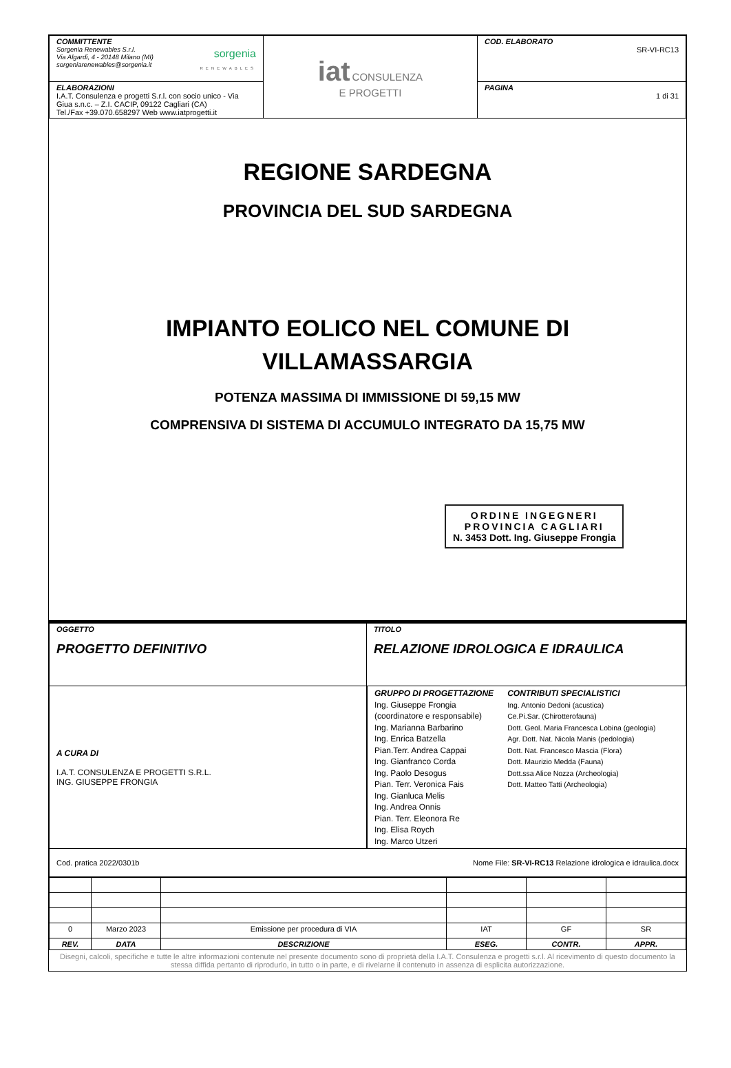| COMMITTENTE Sorgenia Renewables S.r.l. Via Algardi, 4 - 20148 Milano (MI) sorgeniarenewables@sorgenia.it sorgenia RENEWABLES | iat CONSULENZA E PROGETTI | COD. ELABORATO SR-VI-RC13 |
| ELABORAZIONI I.A.T. Consulenza e progetti S.r.l. con socio unico - Via Giua s.n.c. – Z.I. CACIP, 09122 Cagliari (CA) Tel./Fax +39.070.658297 Web www.iatprogetti.it | | PAGINA 1 di 31 |
REGIONE SARDEGNA
PROVINCIA DEL SUD SARDEGNA
IMPIANTO EOLICO NEL COMUNE DI
VILLAMASSARGIA
POTENZA MASSIMA DI IMMISSIONE DI 59,15 MW
COMPRENSIVA DI SISTEMA DI ACCUMULO INTEGRATO DA 15,75 MW
ORDINE INGEGNERI
PROVINCIA CAGLIARI
N. 3453 Dott. Ing. Giuseppe Frongia
| OGGETTO PROGETTO DEFINITIVO | TITOLO RELAZIONE IDROLOGICA E IDRAULICA |
| A CURA DI I.A.T. CONSULENZA E PROGETTI S.R.L. ING. GIUSEPPE FRONGIA | GRUPPO DI PROGETTAZIONE Ing. Giuseppe Frongia (coordinatore e responsabile) Ing. Marianna Barbarino Ing. Enrica Batzella Pian.Terr. Andrea Cappai Ing. Gianfranco Corda Ing. Paolo Desogus Pian. Terr. Veronica Fais Ing. Gianluca Melis Ing. Andrea Onnis Pian. Terr. Eleonora Re Ing. Elisa Roych Ing. Marco Utzeri CONTRIBUTI SPECIALISTICI Ing. Antonio Dedoni (acustica) Ce.Pi.Sar. (Chirotterofauna) Dott. Geol. Maria Francesca Lobina (geologia) Agr. Dott. Nat. Nicola Manis (pedologia) Dott. Nat. Francesco Mascia (Flora) Dott. Maurizio Medda (Fauna) Dott.ssa Alice Nozza (Archeologia) Dott. Matteo Tatti (Archeologia) |
| Cod. pratica 2022/0301b Nome File: SR-VI-RC13 Relazione idrologica e idraulica.docx | |
| 0 | Marzo 2023 | Emissione per procedura di VIA | IAT | GF | SR |
| REV. | DATA | DESCRIZIONE | ESEG. | CONTR. | APPR. |
Disegni, calcoli, specifiche e tutte le altre informazioni contenute nel presente documento sono di proprietà della I.A.T. Consulenza e progetti s.r.l. Al ricevimento di questo documento la stessa diffida pertanto di riprodurlo, in tutto o in parte, e di rivelarne il contenuto in assenza di esplicita autorizzazione.